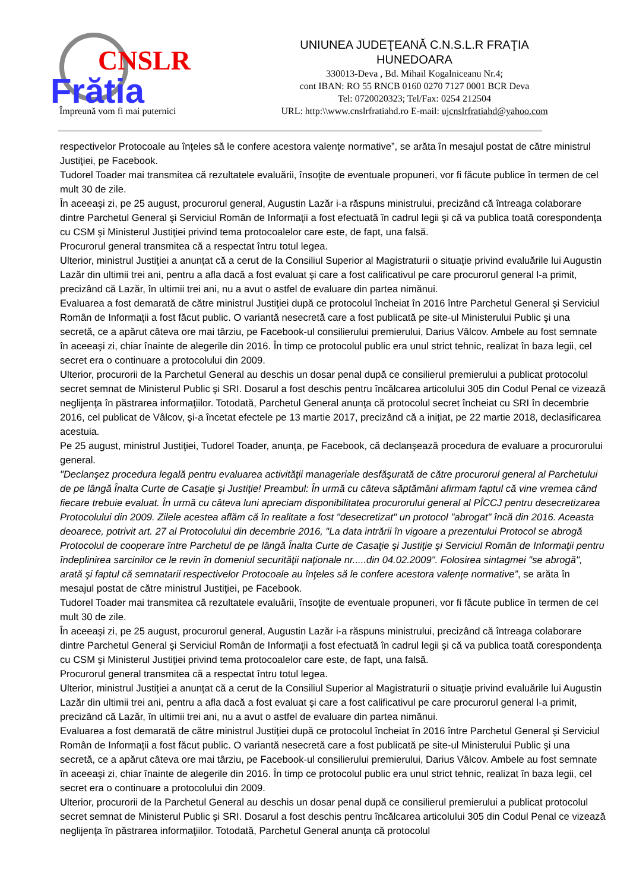CNSLR
Frătia
Împreună vom fi mai puternici
UNIUNEA JUDEŢEANĂ C.N.S.L.R FRAŢIA
HUNEDOARA
330013-Deva , Bd. Mihail Kogalniceanu Nr.4;
cont IBAN: RO 55 RNCB 0160 0270 7127 0001 BCR Deva
Tel: 0720020323; Tel/Fax: 0254 212504
URL: http:\\www.cnslrfratiahd.ro E-mail: ujcnslrfratiahd@yahoo.com
respectivelor Protocoale au înţeles să le confere acestora valenţe normative”, se arăta în mesajul postat de către ministrul Justiţiei, pe Facebook.
Tudorel Toader mai transmitea că rezultatele evaluării, însoţite de eventuale propuneri, vor fi făcute publice în termen de cel mult 30 de zile.
În aceeaşi zi, pe 25 august, procurorul general, Augustin Lazăr i-a răspuns ministrului, precizând că întreaga colaborare dintre Parchetul General şi Serviciul Român de Informaţii a fost efectuată în cadrul legii şi că va publica toată corespondenţa cu CSM şi Ministerul Justiţiei privind tema protocoalelor care este, de fapt, una falsă.
Procurorul general transmitea că a respectat întru totul legea.
Ulterior, ministrul Justiţiei a anunţat că a cerut de la Consiliul Superior al Magistraturii o situaţie privind evaluările lui Augustin Lazăr din ultimii trei ani, pentru a afla dacă a fost evaluat şi care a fost calificativul pe care procurorul general l-a primit, precizând că Lazăr, în ultimii trei ani, nu a avut o astfel de evaluare din partea nimănui.
Evaluarea a fost demarată de către ministrul Justiţiei după ce protocolul încheiat în 2016 între Parchetul General şi Serviciul Român de Informaţii a fost făcut public. O variantă nesecretă care a fost publicată pe site-ul Ministerului Public şi una secretă, ce a apărut câteva ore mai târziu, pe Facebook-ul consilierului premierului, Darius Vâlcov. Ambele au fost semnate în aceeaşi zi, chiar înainte de alegerile din 2016. În timp ce protocolul public era unul strict tehnic, realizat în baza legii, cel secret era o continuare a protocolului din 2009.
Ulterior, procurorii de la Parchetul General au deschis un dosar penal după ce consilierul premierului a publicat protocolul secret semnat de Ministerul Public şi SRI. Dosarul a fost deschis pentru încălcarea articolului 305 din Codul Penal ce vizează neglijenţa în păstrarea informaţiilor. Totodată, Parchetul General anunţa că protocolul secret încheiat cu SRI în decembrie 2016, cel publicat de Vâlcov, şi-a încetat efectele pe 13 martie 2017, precizând că a iniţiat, pe 22 martie 2018, declasificarea acestuia.
Pe 25 august, ministrul Justiţiei, Tudorel Toader, anunţa, pe Facebook, că declanşează procedura de evaluare a procurorului general.
"Declanşez procedura legală pentru evaluarea activităţii manageriale desfăşurată de către procurorul general al Parchetului de pe lângă Înalta Curte de Casaţie şi Justiţie! Preambul: În urmă cu câteva săptămâni afirmam faptul că vine vremea când fiecare trebuie evaluat. În urmă cu câteva luni apreciam disponibilitatea procurorului general al PÎCCJ pentru desecretizarea Protocolului din 2009. Zilele acestea aflăm că în realitate a fost "desecretizat" un protocol "abrogat" încă din 2016. Aceasta deoarece, potrivit art. 27 al Protocolului din decembrie 2016, "La data intrării în vigoare a prezentului Protocol se abrogă Protocolul de cooperare între Parchetul de pe lângă Înalta Curte de Casaţie şi Justiţie şi Serviciul Român de Informaţii pentru îndeplinirea sarcinilor ce le revin în domeniul securităţii naţionale nr.....din 04.02.2009". Folosirea sintagmei "se abrogă", arată şi faptul că semnatarii respectivelor Protocoale au înţeles să le confere acestora valenţe normative”, se arăta în mesajul postat de către ministrul Justiţiei, pe Facebook.
Tudorel Toader mai transmitea că rezultatele evaluării, însoţite de eventuale propuneri, vor fi făcute publice în termen de cel mult 30 de zile.
În aceeaşi zi, pe 25 august, procurorul general, Augustin Lazăr i-a răspuns ministrului, precizând că întreaga colaborare dintre Parchetul General şi Serviciul Român de Informaţii a fost efectuată în cadrul legii şi că va publica toată corespondenţa cu CSM şi Ministerul Justiţiei privind tema protocoalelor care este, de fapt, una falsă.
Procurorul general transmitea că a respectat întru totul legea.
Ulterior, ministrul Justiţiei a anunţat că a cerut de la Consiliul Superior al Magistraturii o situaţie privind evaluările lui Augustin Lazăr din ultimii trei ani, pentru a afla dacă a fost evaluat şi care a fost calificativul pe care procurorul general l-a primit, precizând că Lazăr, în ultimii trei ani, nu a avut o astfel de evaluare din partea nimănui.
Evaluarea a fost demarată de către ministrul Justiţiei după ce protocolul încheiat în 2016 între Parchetul General şi Serviciul Român de Informaţii a fost făcut public. O variantă nesecretă care a fost publicată pe site-ul Ministerului Public şi una secretă, ce a apărut câteva ore mai târziu, pe Facebook-ul consilierului premierului, Darius Vâlcov. Ambele au fost semnate în aceeaşi zi, chiar înainte de alegerile din 2016. În timp ce protocolul public era unul strict tehnic, realizat în baza legii, cel secret era o continuare a protocolului din 2009.
Ulterior, procurorii de la Parchetul General au deschis un dosar penal după ce consilierul premierului a publicat protocolul secret semnat de Ministerul Public şi SRI. Dosarul a fost deschis pentru încălcarea articolului 305 din Codul Penal ce vizează neglijenţa în păstrarea informaţiilor. Totodată, Parchetul General anunţa că protocolul